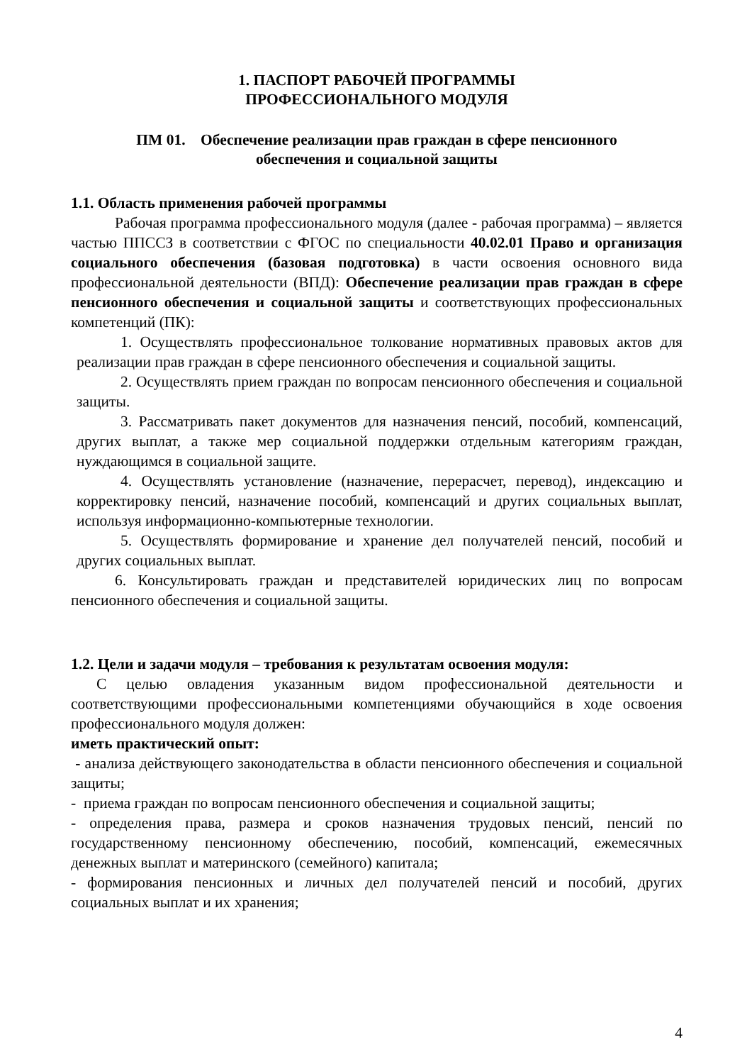1. ПАСПОРТ РАБОЧЕЙ ПРОГРАММЫ
ПРОФЕССИОНАЛЬНОГО МОДУЛЯ
ПМ 01. Обеспечение реализации прав граждан в сфере пенсионного
обеспечения и социальной защиты
1.1. Область применения рабочей программы
Рабочая программа профессионального модуля (далее - рабочая программа) – является частью ППССЗ в соответствии с ФГОС по специальности 40.02.01 Право и организация социального обеспечения (базовая подготовка) в части освоения основного вида профессиональной деятельности (ВПД): Обеспечение реализации прав граждан в сфере пенсионного обеспечения и социальной защиты и соответствующих профессиональных компетенций (ПК):
1. Осуществлять профессиональное толкование нормативных правовых актов для реализации прав граждан в сфере пенсионного обеспечения и социальной защиты.
2. Осуществлять прием граждан по вопросам пенсионного обеспечения и социальной защиты.
3. Рассматривать пакет документов для назначения пенсий, пособий, компенсаций, других выплат, а также мер социальной поддержки отдельным категориям граждан, нуждающимся в социальной защите.
4. Осуществлять установление (назначение, перерасчет, перевод), индексацию и корректировку пенсий, назначение пособий, компенсаций и других социальных выплат, используя информационно-компьютерные технологии.
5. Осуществлять формирование и хранение дел получателей пенсий, пособий и других социальных выплат.
6. Консультировать граждан и представителей юридических лиц по вопросам пенсионного обеспечения и социальной защиты.
1.2. Цели и задачи модуля – требования к результатам освоения модуля:
С целью овладения указанным видом профессиональной деятельности и соответствующими профессиональными компетенциями обучающийся в ходе освоения профессионального модуля должен:
иметь практический опыт:
- анализа действующего законодательства в области пенсионного обеспечения и социальной защиты;
- приема граждан по вопросам пенсионного обеспечения и социальной защиты;
- определения права, размера и сроков назначения трудовых пенсий, пенсий по государственному пенсионному обеспечению, пособий, компенсаций, ежемесячных денежных выплат и материнского (семейного) капитала;
- формирования пенсионных и личных дел получателей пенсий и пособий, других социальных выплат и их хранения;
4